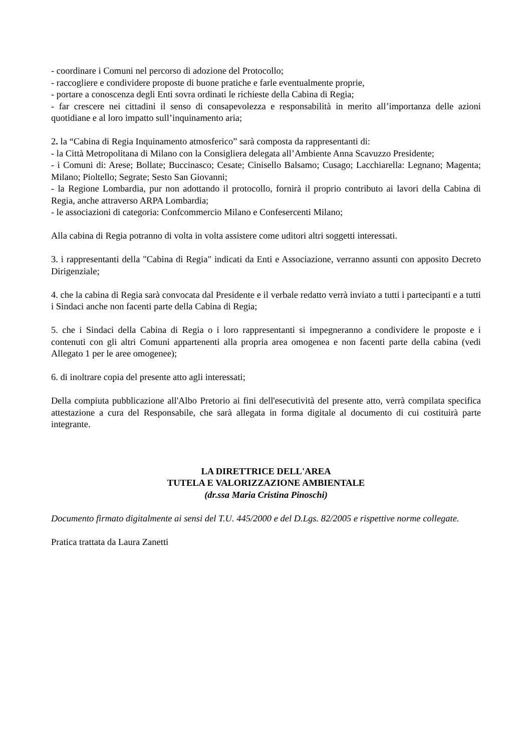- coordinare i Comuni nel percorso di adozione del Protocollo;
- raccogliere e condividere proposte di buone pratiche e farle eventualmente proprie,
- portare a conoscenza degli Enti sovra ordinati le richieste della Cabina di Regia;
- far crescere nei cittadini il senso di consapevolezza e responsabilità in merito all’importanza delle azioni quotidiane e al loro impatto sull’inquinamento aria;
2. la “Cabina di Regia Inquinamento atmosferico” sarà composta da rappresentanti di:
- la Città Metropolitana di Milano con la Consigliera delegata all’Ambiente Anna Scavuzzo Presidente;
- i Comuni di: Arese; Bollate; Buccinasco; Cesate; Cinisello Balsamo; Cusago; Lacchiarella: Legnano; Magenta; Milano; Pioltello; Segrate; Sesto San Giovanni;
- la Regione Lombardia, pur non adottando il protocollo, fornirà il proprio contributo ai lavori della Cabina di Regia, anche attraverso ARPA Lombardia;
- le associazioni di categoria: Confcommercio Milano e Confesercenti Milano;
Alla cabina di Regia potranno di volta in volta assistere come uditori altri soggetti interessati.
3. i rappresentanti della "Cabina di Regia" indicati da Enti e Associazione, verranno assunti con apposito Decreto Dirigenziale;
4. che la cabina di Regia sarà convocata dal Presidente e il verbale redatto verrà inviato a tutti i partecipanti e a tutti i Sindaci anche non facenti parte della Cabina di Regia;
5. che i Sindaci della Cabina di Regia o i loro rappresentanti si impegneranno a condividere le proposte e i contenuti con gli altri Comuni appartenenti alla propria area omogenea e non facenti parte della cabina (vedi Allegato 1 per le aree omogenee);
6. di inoltrare copia del presente atto agli interessati;
Della compiuta pubblicazione all'Albo Pretorio ai fini dell'esecutività del presente atto, verrà compilata specifica attestazione a cura del Responsabile, che sarà allegata in forma digitale al documento di cui costituirà parte integrante.
LA DIRETTRICE DELL'AREA
TUTELA E VALORIZZAZIONE AMBIENTALE
(dr.ssa Maria Cristina Pinoschi)
Documento firmato digitalmente ai sensi del T.U. 445/2000 e del D.Lgs. 82/2005 e rispettive norme collegate.
Pratica trattata da Laura Zanetti